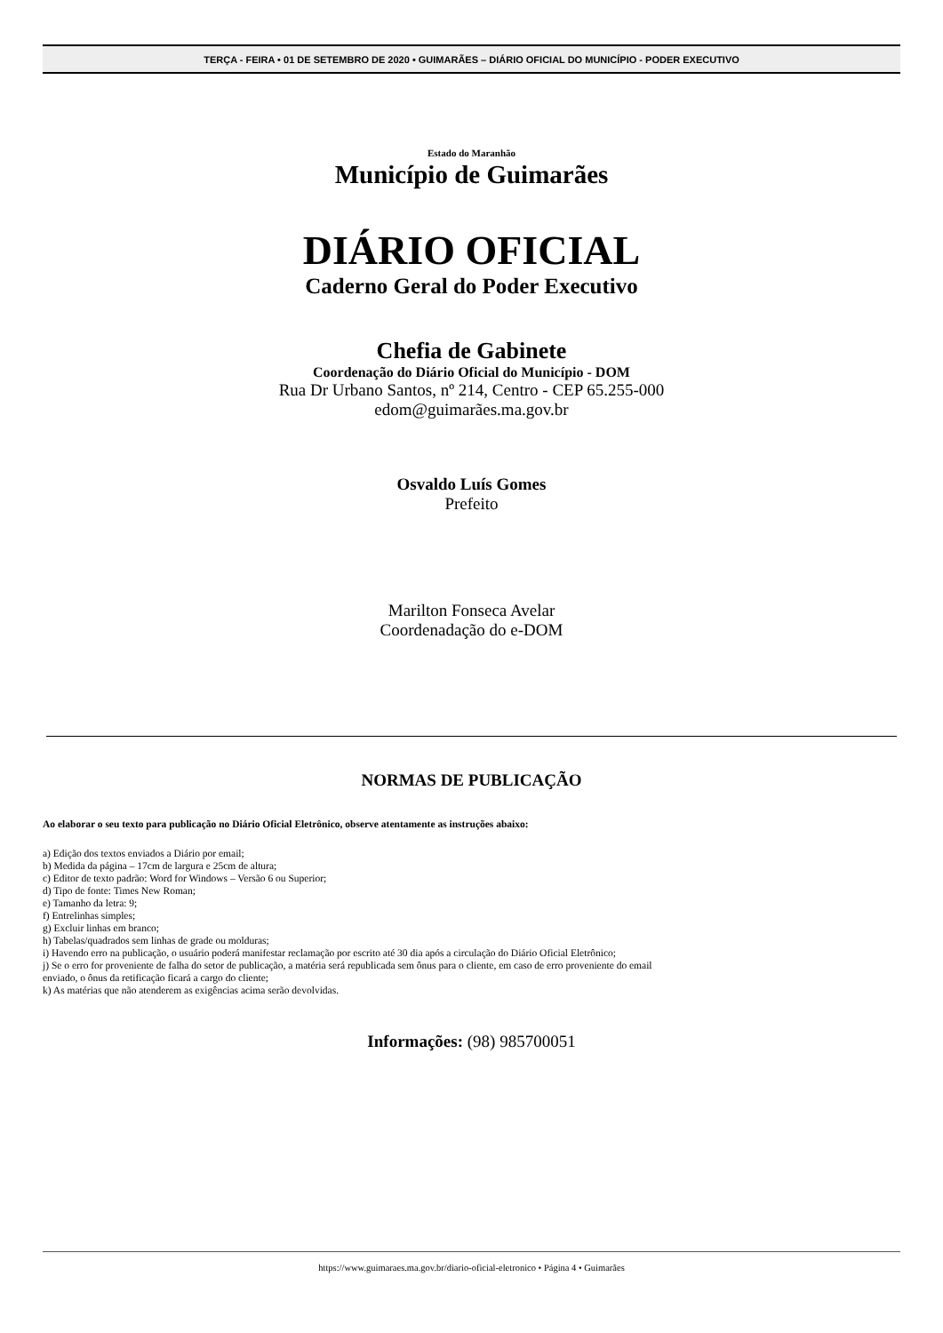TERÇA - FEIRA • 01 DE SETEMBRO DE 2020 • GUIMARÃES – DIÁRIO OFICIAL DO MUNICÍPIO - PODER EXECUTIVO
Estado do Maranhão
Município de Guimarães
DIÁRIO OFICIAL
Caderno Geral do Poder Executivo
Chefia de Gabinete
Coordenação do Diário Oficial do Município - DOM
Rua Dr Urbano Santos, nº 214, Centro - CEP 65.255-000
edom@guimarães.ma.gov.br
Osvaldo Luís Gomes
Prefeito
Marilton Fonseca Avelar
Coordenadação do e-DOM
NORMAS DE PUBLICAÇÃO
Ao elaborar o seu texto para publicação no Diário Oficial Eletrônico, observe atentamente as instruções abaixo:
a) Edição dos textos enviados a Diário por email;
b) Medida da página – 17cm de largura e 25cm de altura;
c) Editor de texto padrão: Word for Windows – Versão 6 ou Superior;
d) Tipo de fonte: Times New Roman;
e) Tamanho da letra: 9;
f) Entrelinhas simples;
g) Excluir linhas em branco;
h) Tabelas/quadrados sem linhas de grade ou molduras;
i) Havendo erro na publicação, o usuário poderá manifestar reclamação por escrito até 30 dia após a circulação do Diário Oficial Eletrônico;
j) Se o erro for proveniente de falha do setor de publicação, a matéria será republicada sem ônus para o cliente, em caso de erro proveniente do email
enviado, o ônus da retificação ficará a cargo do cliente;
k) As matérias que não atenderem as exigências acima serão devolvidas.
Informações: (98) 985700051
https://www.guimaraes.ma.gov.br/diario-oficial-eletronico • Página 4 • Guimarães